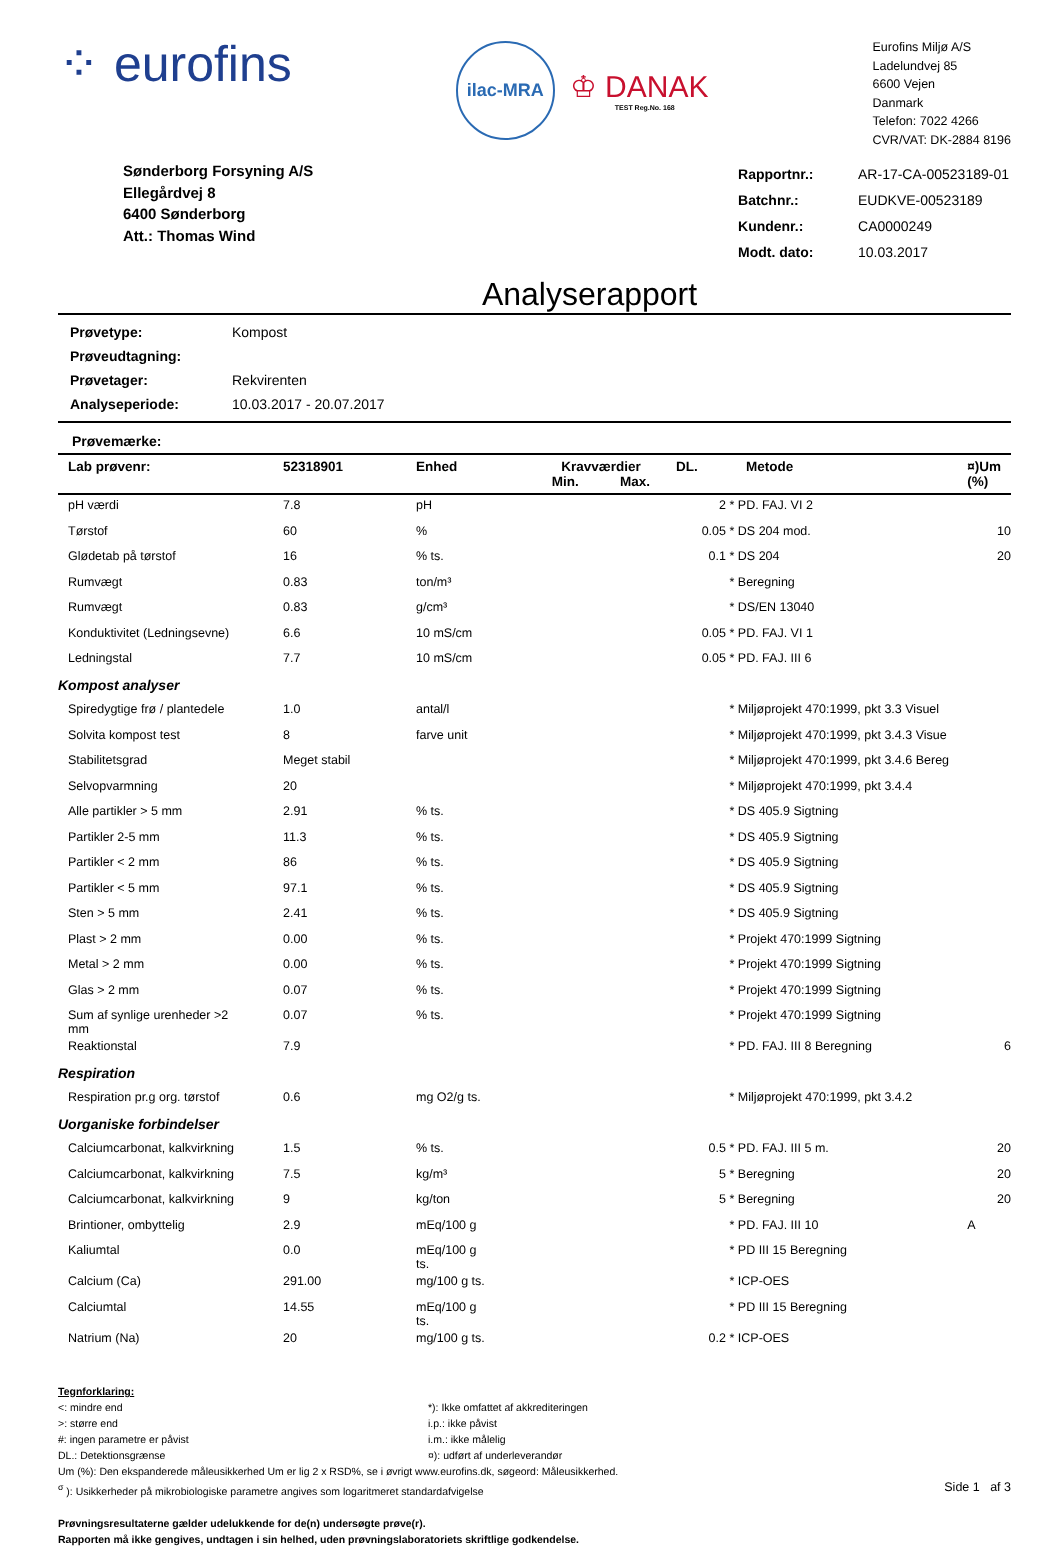⁘ eurofins
ilac-MRA
♔ DANAK
TEST Reg.No. 168
Eurofins Miljø A/S
Ladelundvej 85
6600 Vejen
Danmark
Telefon: 7022 4266
CVR/VAT: DK-2884 8196
Sønderborg Forsyning A/S
Ellegårdvej 8
6400 Sønderborg
Att.: Thomas Wind
| Rapportnr.: | AR-17-CA-00523189-01 |
| Batchnr.: | EUDKVE-00523189 |
| Kundenr.: | CA0000249 |
| Modt. dato: | 10.03.2017 |
Analyserapport
| Prøvetype: | Kompost |
| Prøveudtagning: | |
| Prøvetager: | Rekvirenten |
| Analyseperiode: | 10.03.2017 - 20.07.2017 |
Prøvemærke:
| Lab prøvenr: | 52318901 | Enhed | Kravværdier Min. Max. | DL. | Metode | ¤)Um (%) |
| --- | --- | --- | --- | --- | --- | --- |
| pH værdi | 7.8 | pH | | 2 | * PD. FAJ. VI 2 | |
| Tørstof | 60 | % | | 0.05 | * DS 204 mod. | 10 |
| Glødetab på tørstof | 16 | % ts. | | 0.1 | * DS 204 | 20 |
| Rumvægt | 0.83 | ton/m³ | | | * Beregning | |
| Rumvægt | 0.83 | g/cm³ | | | * DS/EN 13040 | |
| Konduktivitet (Ledningsevne) | 6.6 | 10 mS/cm | | 0.05 | * PD. FAJ. VI 1 | |
| Ledningstal | 7.7 | 10 mS/cm | | 0.05 | * PD. FAJ. III 6 | |
| Kompost analyser | | | | | | |
| Spiredygtige frø / plantedele | 1.0 | antal/l | | | * Miljøprojekt 470:1999, pkt 3.3 Visuel | |
| Solvita kompost test | 8 | farve unit | | | * Miljøprojekt 470:1999, pkt 3.4.3 Visue | |
| Stabilitetsgrad | Meget stabil | | | | * Miljøprojekt 470:1999, pkt 3.4.6 Bereg | |
| Selvopvarmning | 20 | | | | * Miljøprojekt 470:1999, pkt 3.4.4 | |
| Alle partikler > 5 mm | 2.91 | % ts. | | | * DS 405.9 Sigtning | |
| Partikler 2-5 mm | 11.3 | % ts. | | | * DS 405.9 Sigtning | |
| Partikler < 2 mm | 86 | % ts. | | | * DS 405.9 Sigtning | |
| Partikler < 5 mm | 97.1 | % ts. | | | * DS 405.9 Sigtning | |
| Sten > 5 mm | 2.41 | % ts. | | | * DS 405.9 Sigtning | |
| Plast > 2 mm | 0.00 | % ts. | | | * Projekt 470:1999 Sigtning | |
| Metal > 2 mm | 0.00 | % ts. | | | * Projekt 470:1999 Sigtning | |
| Glas > 2 mm | 0.07 | % ts. | | | * Projekt 470:1999 Sigtning | |
| Sum af synlige urenheder >2 mm | 0.07 | % ts. | | | * Projekt 470:1999 Sigtning | |
| Reaktionstal | 7.9 | | | | * PD. FAJ. III 8 Beregning | 6 |
| Respiration | | | | | | |
| Respiration pr.g org. tørstof | 0.6 | mg O2/g ts. | | | * Miljøprojekt 470:1999, pkt 3.4.2 | |
| Uorganiske forbindelser | | | | | | |
| Calciumcarbonat, kalkvirkning | 1.5 | % ts. | | 0.5 | * PD. FAJ. III 5 m. | 20 |
| Calciumcarbonat, kalkvirkning | 7.5 | kg/m³ | | 5 | * Beregning | 20 |
| Calciumcarbonat, kalkvirkning | 9 | kg/ton | | 5 | * Beregning | 20 |
| Brintioner, ombyttelig | 2.9 | mEq/100 g | | | * PD. FAJ. III 10 | A |
| Kaliumtal | 0.0 | mEq/100 g ts. | | | * PD III 15 Beregning | |
| Calcium (Ca) | 291.00 | mg/100 g ts. | | | * ICP-OES | |
| Calciumtal | 14.55 | mEq/100 g ts. | | | * PD III 15 Beregning | |
| Natrium (Na) | 20 | mg/100 g ts. | | 0.2 | * ICP-OES | |
Tegnforklaring:
<: mindre end *): Ikke omfattet af akkrediteringen
>: større end i.p.: ikke påvist
#: ingen parametre er påvist i.m.: ikke målelig
DL.: Detektionsgrænse ¤): udført af underleverandør
Um (%): Den ekspanderede måleusikkerhed Um er lig 2 x RSD%, se i øvrigt www.eurofins.dk, søgeord: Måleusikkerhed.
<sup>σ</sup> ): Usikkerheder på mikrobiologiske parametre angives som logaritmeret standardafvigelse Side 1 af 3
Prøvningsresultaterne gælder udelukkende for de(n) undersøgte prøve(r).
Rapporten må ikke gengives, undtagen i sin helhed, uden prøvningslaboratoriets skriftlige godkendelse.